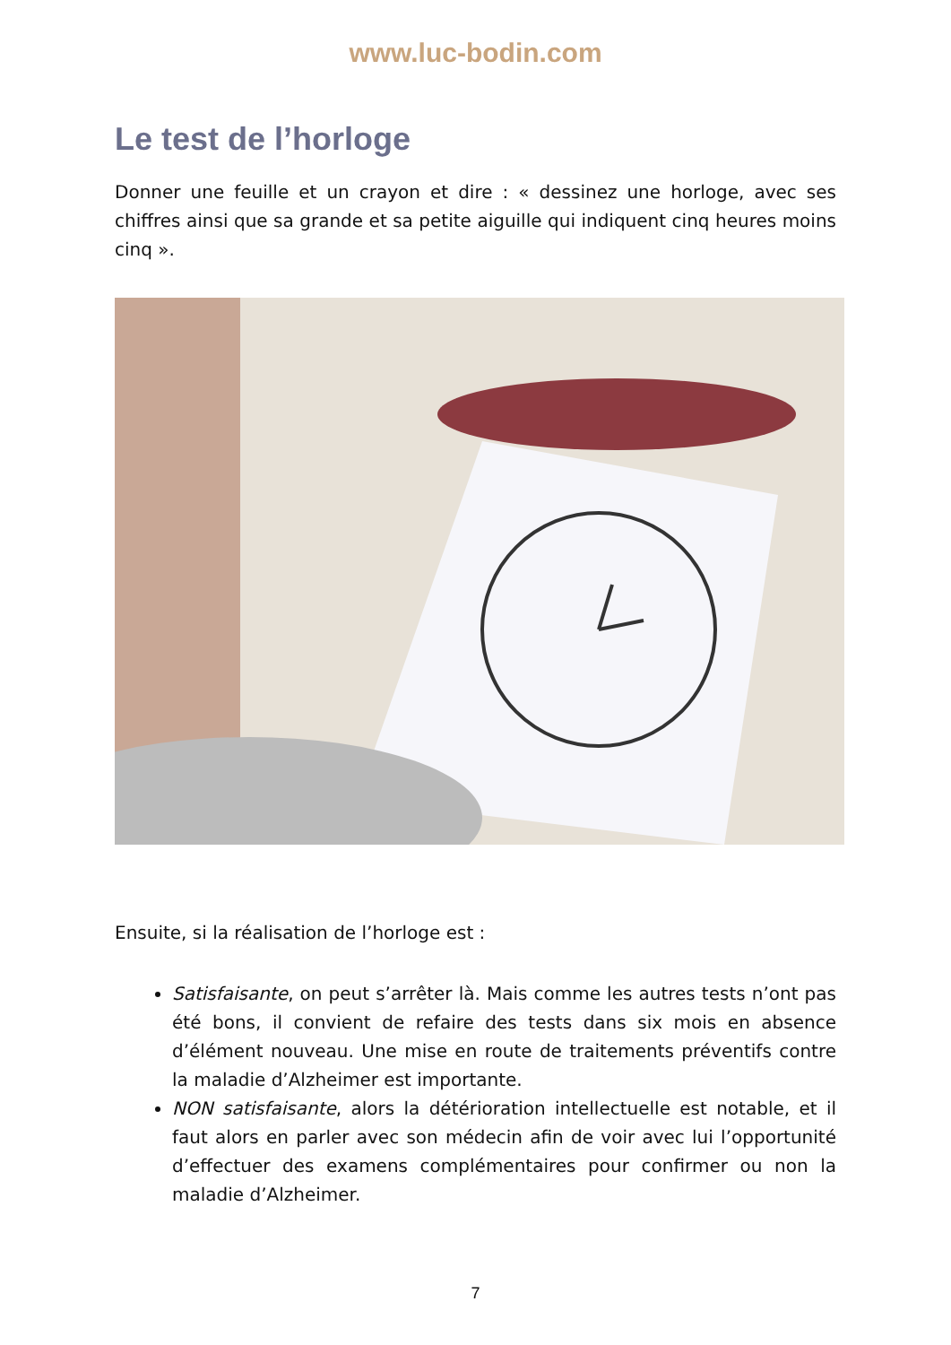www.luc-bodin.com
Le test de l’horloge
Donner une feuille et un crayon et dire : « dessinez une horloge, avec ses chiffres ainsi que sa grande et sa petite aiguille qui indiquent cinq heures moins cinq ».
Ensuite, si la réalisation de l’horloge est :
Satisfaisante, on peut s’arrêter là. Mais comme les autres tests n’ont pas été bons, il convient de refaire des tests dans six mois en absence d’élément nouveau. Une mise en route de traitements préventifs contre la maladie d’Alzheimer est importante.
NON satisfaisante, alors la détérioration intellectuelle est notable, et il faut alors en parler avec son médecin afin de voir avec lui l’opportunité d’effectuer des examens complémentaires pour confirmer ou non la maladie d’Alzheimer.
7